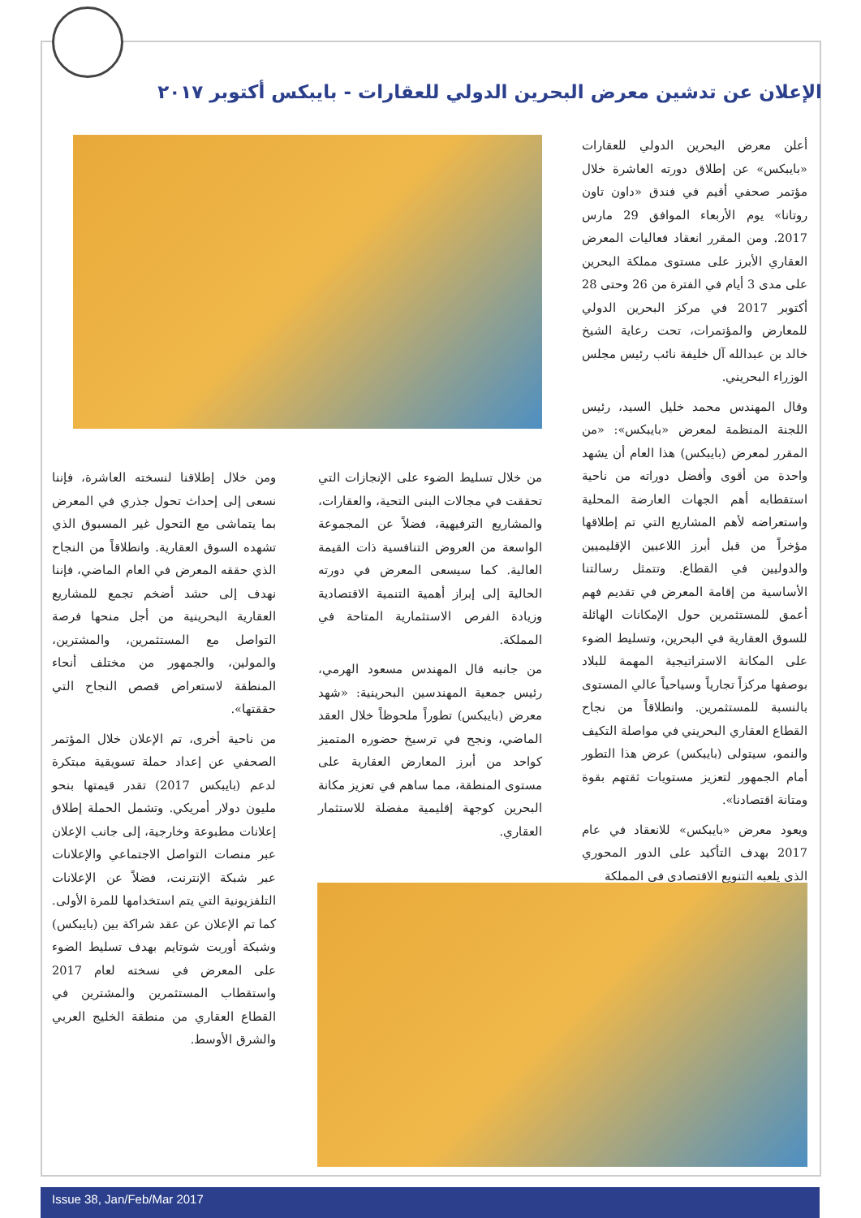الإعلان عن تدشين معرض البحرين الدولي للعقارات - بايبكس أكتوبر ٢٠١٧
أعلن معرض البحرين الدولي للعقارات «بايبكس» عن إطلاق دورته العاشرة خلال مؤتمر صحفي أقيم في فندق «داون تاون روتانا» يوم الأربعاء الموافق 29 مارس 2017. ومن المقرر انعقاد فعاليات المعرض العقاري الأبرز على مستوى مملكة البحرين على مدى 3 أيام في الفترة من 26 وحتى 28 أكتوبر 2017 في مركز البحرين الدولي للمعارض والمؤتمرات، تحت رعاية الشيخ خالد بن عبدالله آل خليفة نائب رئيس مجلس الوزراء البحريني.
وقال المهندس محمد خليل السيد، رئيس اللجنة المنظمة لمعرض «بايبكس»: «من المقرر لمعرض (بايبكس) هذا العام أن يشهد واحدة من أقوى وأفضل دوراته من ناحية استقطابه أهم الجهات العارضة المحلية واستعراضه لأهم المشاريع التي تم إطلاقها مؤخراً من قبل أبرز اللاعبين الإقليميين والدوليين في القطاع. وتتمثل رسالتنا الأساسية من إقامة المعرض في تقديم فهم أعمق للمستثمرين حول الإمكانات الهائلة للسوق العقارية في البحرين، وتسليط الضوء على المكانة الاستراتيجية المهمة للبلاد بوصفها مركزاً تجارياً وسياحياً عالي المستوى بالنسبة للمستثمرين. وانطلاقاً من نجاح القطاع العقاري البحريني في مواصلة التكيف والنمو، سيتولى (بايبكس) عرض هذا التطور أمام الجمهور لتعزيز مستويات ثقتهم بقوة ومتانة اقتصادنا».
ويعود معرض «بايبكس» للانعقاد في عام 2017 بهدف التأكيد على الدور المحوري الذي يلعبه التنويع الاقتصادي في المملكة
من خلال تسليط الضوء على الإنجازات التي تحققت في مجالات البنى التحية، والعقارات، والمشاريع الترفيهية، فضلاً عن المجموعة الواسعة من العروض التنافسية ذات القيمة العالية. كما سيسعى المعرض في دورته الحالية إلى إبراز أهمية التنمية الاقتصادية وزيادة الفرص الاستثمارية المتاحة في المملكة.
من جانبه قال المهندس مسعود الهرمي، رئيس جمعية المهندسين البحرينية: «شهد معرض (بايبكس) تطوراً ملحوظاً خلال العقد الماضي، ونجح في ترسيخ حضوره المتميز كواحد من أبرز المعارض العقارية على مستوى المنطقة، مما ساهم في تعزيز مكانة البحرين كوجهة إقليمية مفضلة للاستثمار العقاري.
ومن خلال إطلاقنا لنسخته العاشرة، فإننا نسعى إلى إحداث تحول جذري في المعرض بما يتماشى مع التحول غير المسبوق الذي تشهده السوق العقارية. وانطلاقاً من النجاح الذي حققه المعرض في العام الماضي، فإننا نهدف إلى حشد أضخم تجمع للمشاريع العقارية البحرينية من أجل منحها فرصة التواصل مع المستثمرين، والمشترين، والمولين، والجمهور من مختلف أنحاء المنطقة لاستعراض قصص النجاح التي حققتها».
من ناحية أخرى، تم الإعلان خلال المؤتمر الصحفي عن إعداد حملة تسويقية مبتكرة لدعم (بايبكس 2017) تقدر قيمتها بنحو مليون دولار أمريكي. وتشمل الحملة إطلاق إعلانات مطبوعة وخارجية، إلى جانب الإعلان عبر منصات التواصل الاجتماعي والإعلانات عبر شبكة الإنترنت، فضلاً عن الإعلانات التلفزيونية التي يتم استخدامها للمرة الأولى. كما تم الإعلان عن عقد شراكة بين (بايبكس) وشبكة أوربت شوتايم بهدف تسليط الضوء على المعرض في نسخته لعام 2017 واستقطاب المستثمرين والمشترين في القطاع العقاري من منطقة الخليج العربي والشرق الأوسط.
Issue 38, Jan/Feb/Mar 2017